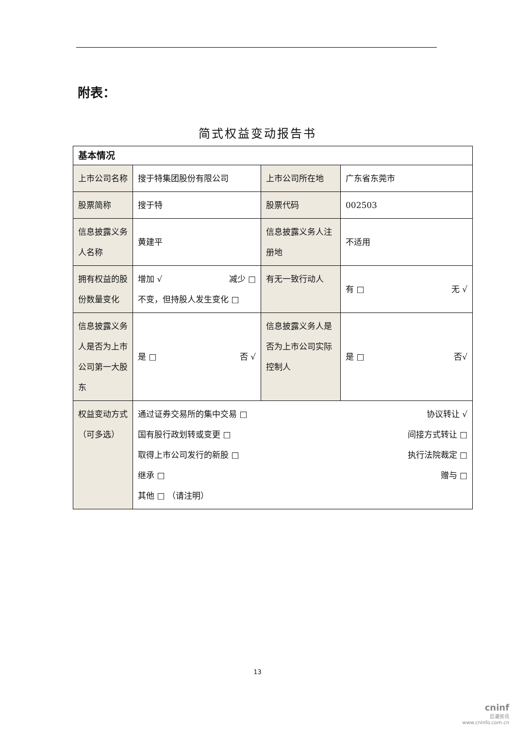附表：
简式权益变动报告书
| 基本情况 | | | |
| 上市公司名称 | 搜于特集团股份有限公司 | 上市公司所在地 | 广东省东莞市 |
| 股票简称 | 搜于特 | 股票代码 | 002503 |
| 信息披露义务人名称 | 黄建平 | 信息披露义务人注册地 | 不适用 |
| 拥有权益的股份数量变化 | 增加 √ 减少 □ 不变，但持股人发生变化 □ | 有无一致行动人 | 有 □ 无 √ |
| 信息披露义务人是否为上市公司第一大股东 | 是 □ 否 √ | 信息披露义务人是否为上市公司实际控制人 | 是 □ 否√ |
| 权益变动方式（可多选） | 通过证券交易所的集中交易 □ 协议转让 √ 国有股行政划转或变更 □ 间接方式转让 □ 取得上市公司发行的新股 □ 执行法院裁定 □ 继承 □ 赠与 □ 其他 □ （请注明） | | |
13
cninf
巨潮资讯
www.cninfo.com.cn